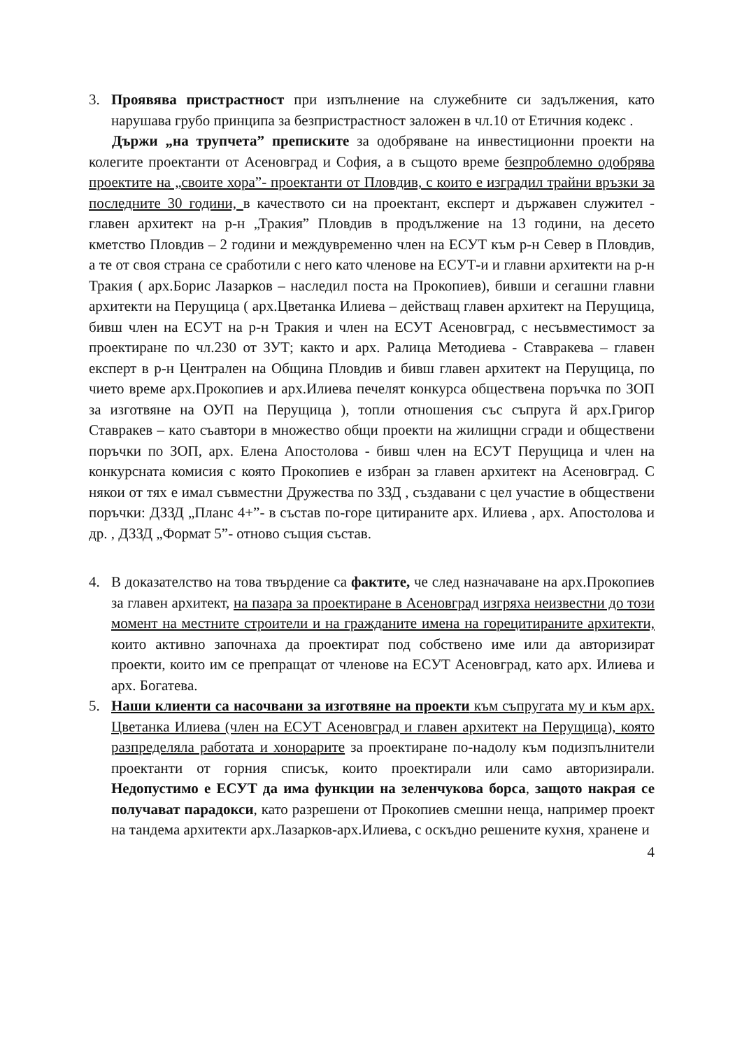3. Проявява пристрастност при изпълнение на служебните си задължения, като нарушава грубо принципа за безпристрастност заложен в чл.10 от Етичния кодекс .
Държи „на трупчета” преписките за одобряване на инвестиционни проекти на колегите проектанти от Асеновград и София, а в същото време безпроблемно одобрява проектите на „своите хора”- проектанти от Пловдив, с които е изградил трайни връзки за последните 30 години, в качеството си на проектант, експерт и държавен служител - главен архитект на р-н „Тракия” Пловдив в продължение на 13 години, на десето кметство Пловдив – 2 години и междувременно член на ЕСУТ към р-н Север в Пловдив, а те от своя страна се сработили с него като членове на ЕСУТ-и и главни архитекти на р-н Тракия ( арх.Борис Лазарков – наследил поста на Прокопиев), бивши и сегашни главни архитекти на Перущица ( арх.Цветанка Илиева – действащ главен архитект на Перущица, бивш член на ЕСУТ на р-н Тракия и член на ЕСУТ Асеновград, с несъвместимост за проектиране по чл.230 от ЗУТ; както и арх. Ралица Методиева - Ставракева – главен експерт в р-н Централен на Община Пловдив и бивш главен архитект на Перущица, по чието време арх.Прокопиев и арх.Илиева печелят конкурса обществена поръчка по ЗОП за изготвяне на ОУП на Перущица ), топли отношения със съпруга й арх.Григор Ставракев – като съавтори в множество общи проекти на жилищни сгради и обществени поръчки по ЗОП, арх. Елена Апостолова - бивш член на ЕСУТ Перущица и член на конкурсната комисия с която Прокопиев е избран за главен архитект на Асеновград. С някои от тях е имал съвместни Дружества по ЗЗД , създавани с цел участие в обществени поръчки: ДЗЗД „Планс 4+”- в състав по-горе цитираните арх. Илиева , арх. Апостолова и др. , ДЗЗД „Формат 5”- отново същия състав.
4. В доказателство на това твърдение са фактите, че след назначаване на арх.Прокопиев за главен архитект, на пазара за проектиране в Асеновград изгряха неизвестни до този момент на местните строители и на гражданите имена на горецитираните архитекти, които активно започнаха да проектират под собствено име или да авторизират проекти, които им се препращат от членове на ЕСУТ Асеновград, като арх. Илиева и арх. Богатева.
5. Наши клиенти са насочвани за изготвяне на проекти към съпругата му и към арх. Цветанка Илиева (член на ЕСУТ Асеновград и главен архитект на Перущица), която разпределяла работата и хонорарите за проектиране по-надолу към подизпълнители проектанти от горния списък, които проектирали или само авторизирали. Недопустимо е ЕСУТ да има функции на зеленчукова борса, защото накрая се получават парадокси, като разрешени от Прокопиев смешни неща, например проект на тандема архитекти арх.Лазарков-арх.Илиева, с оскъдно решените кухня, хранене и
4